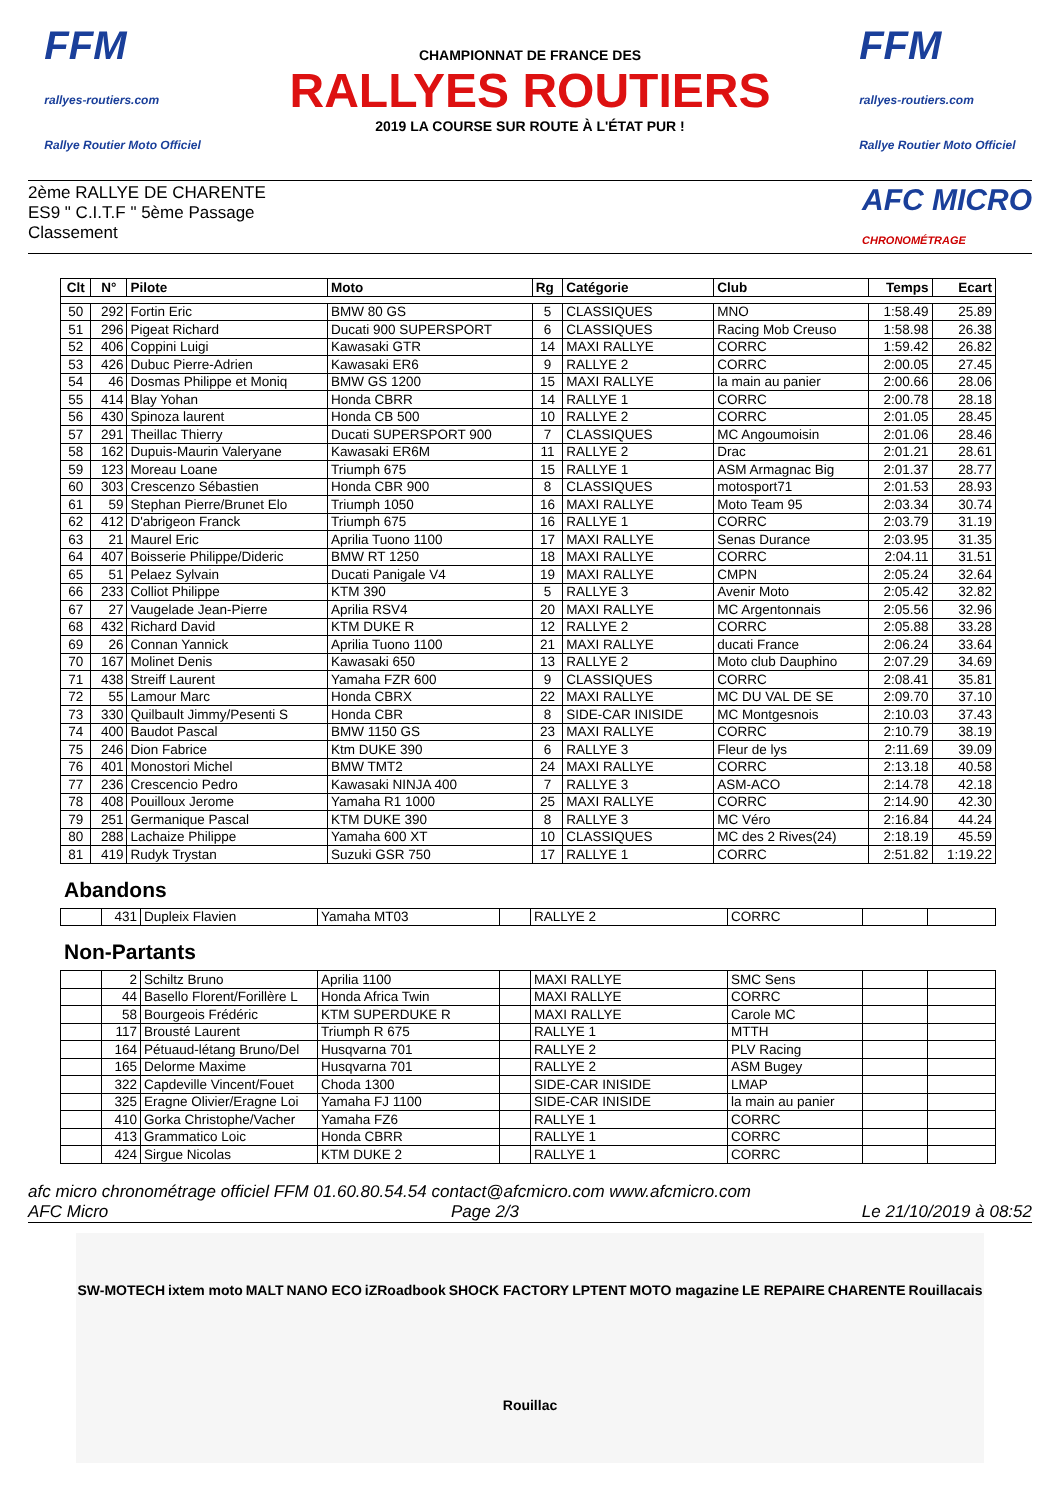FFM
rallyes-routiers.com
Rallye Routier Moto Officiel
CHAMPIONNAT DE FRANCE DES
RALLYES ROUTIERS
2019 LA COURSE SUR ROUTE À L'ÉTAT PUR !
FFM
rallyes-routiers.com
Rallye Routier Moto Officiel
2ème RALLYE DE CHARENTE
ES9 " C.I.T.F " 5ème Passage
Classement
AFC MICRO
CHRONOMÉTRAGE
| Clt | N° | Pilote | Moto | Rg | Catégorie | Club | Temps | Ecart |
| --- | --- | --- | --- | --- | --- | --- | --- | --- |
| 50 | 292 | Fortin Eric | BMW 80 GS | 5 | CLASSIQUES | MNO | 1:58.49 | 25.89 |
| 51 | 296 | Pigeat Richard | Ducati 900 SUPERSPORT | 6 | CLASSIQUES | Racing Mob Creuso | 1:58.98 | 26.38 |
| 52 | 406 | Coppini Luigi | Kawasaki GTR | 14 | MAXI RALLYE | CORRC | 1:59.42 | 26.82 |
| 53 | 426 | Dubuc Pierre-Adrien | Kawasaki ER6 | 9 | RALLYE 2 | CORRC | 2:00.05 | 27.45 |
| 54 | 46 | Dosmas Philippe et Moniq | BMW GS 1200 | 15 | MAXI RALLYE | la main au panier | 2:00.66 | 28.06 |
| 55 | 414 | Blay Yohan | Honda CBRR | 14 | RALLYE 1 | CORRC | 2:00.78 | 28.18 |
| 56 | 430 | Spinoza laurent | Honda CB 500 | 10 | RALLYE 2 | CORRC | 2:01.05 | 28.45 |
| 57 | 291 | Theillac Thierry | Ducati SUPERSPORT 900 | 7 | CLASSIQUES | MC Angoumoisin | 2:01.06 | 28.46 |
| 58 | 162 | Dupuis-Maurin Valeryane | Kawasaki ER6M | 11 | RALLYE 2 | Drac | 2:01.21 | 28.61 |
| 59 | 123 | Moreau Loane | Triumph 675 | 15 | RALLYE 1 | ASM Armagnac Big | 2:01.37 | 28.77 |
| 60 | 303 | Crescenzo Sébastien | Honda CBR 900 | 8 | CLASSIQUES | motosport71 | 2:01.53 | 28.93 |
| 61 | 59 | Stephan Pierre/Brunet Elo | Triumph 1050 | 16 | MAXI RALLYE | Moto Team 95 | 2:03.34 | 30.74 |
| 62 | 412 | D'abrigeon Franck | Triumph 675 | 16 | RALLYE 1 | CORRC | 2:03.79 | 31.19 |
| 63 | 21 | Maurel Eric | Aprilia Tuono 1100 | 17 | MAXI RALLYE | Senas Durance | 2:03.95 | 31.35 |
| 64 | 407 | Boisserie Philippe/Dideric | BMW RT 1250 | 18 | MAXI RALLYE | CORRC | 2:04.11 | 31.51 |
| 65 | 51 | Pelaez Sylvain | Ducati Panigale V4 | 19 | MAXI RALLYE | CMPN | 2:05.24 | 32.64 |
| 66 | 233 | Colliot Philippe | KTM 390 | 5 | RALLYE 3 | Avenir Moto | 2:05.42 | 32.82 |
| 67 | 27 | Vaugelade Jean-Pierre | Aprilia RSV4 | 20 | MAXI RALLYE | MC Argentonnais | 2:05.56 | 32.96 |
| 68 | 432 | Richard David | KTM DUKE R | 12 | RALLYE 2 | CORRC | 2:05.88 | 33.28 |
| 69 | 26 | Connan Yannick | Aprilia Tuono 1100 | 21 | MAXI RALLYE | ducati France | 2:06.24 | 33.64 |
| 70 | 167 | Molinet Denis | Kawasaki 650 | 13 | RALLYE 2 | Moto club Dauphino | 2:07.29 | 34.69 |
| 71 | 438 | Streiff Laurent | Yamaha FZR 600 | 9 | CLASSIQUES | CORRC | 2:08.41 | 35.81 |
| 72 | 55 | Lamour Marc | Honda CBRX | 22 | MAXI RALLYE | MC DU VAL DE SE | 2:09.70 | 37.10 |
| 73 | 330 | Quilbault Jimmy/Pesenti S | Honda CBR | 8 | SIDE-CAR INISIDE | MC Montgesnois | 2:10.03 | 37.43 |
| 74 | 400 | Baudot Pascal | BMW 1150 GS | 23 | MAXI RALLYE | CORRC | 2:10.79 | 38.19 |
| 75 | 246 | Dion Fabrice | Ktm DUKE 390 | 6 | RALLYE 3 | Fleur de lys | 2:11.69 | 39.09 |
| 76 | 401 | Monostori Michel | BMW TMT2 | 24 | MAXI RALLYE | CORRC | 2:13.18 | 40.58 |
| 77 | 236 | Crescencio Pedro | Kawasaki NINJA 400 | 7 | RALLYE 3 | ASM-ACO | 2:14.78 | 42.18 |
| 78 | 408 | Pouilloux Jerome | Yamaha R1 1000 | 25 | MAXI RALLYE | CORRC | 2:14.90 | 42.30 |
| 79 | 251 | Germanique Pascal | KTM DUKE 390 | 8 | RALLYE 3 | MC Véro | 2:16.84 | 44.24 |
| 80 | 288 | Lachaize Philippe | Yamaha 600 XT | 10 | CLASSIQUES | MC des 2 Rives(24) | 2:18.19 | 45.59 |
| 81 | 419 | Rudyk Trystan | Suzuki GSR 750 | 17 | RALLYE 1 | CORRC | 2:51.82 | 1:19.22 |
Abandons
| | 431 | Dupleix Flavien | Yamaha MT03 | | RALLYE 2 | CORRC | | |
Non-Partants
| | 2 | Schiltz Bruno | Aprilia 1100 | | MAXI RALLYE | SMC Sens | | |
| | 44 | Basello Florent/Forillère L | Honda Africa Twin | | MAXI RALLYE | CORRC | | |
| | 58 | Bourgeois Frédéric | KTM SUPERDUKE R | | MAXI RALLYE | Carole MC | | |
| | 117 | Brousté Laurent | Triumph R 675 | | RALLYE 1 | MTTH | | |
| | 164 | Pétuaud-létang Bruno/Del | Husqvarna 701 | | RALLYE 2 | PLV Racing | | |
| | 165 | Delorme Maxime | Husqvarna 701 | | RALLYE 2 | ASM Bugey | | |
| | 322 | Capdeville Vincent/Fouet | Choda 1300 | | SIDE-CAR INISIDE | LMAP | | |
| | 325 | Eragne Olivier/Eragne Loi | Yamaha FJ 1100 | | SIDE-CAR INISIDE | la main au panier | | |
| | 410 | Gorka Christophe/Vacher | Yamaha FZ6 | | RALLYE 1 | CORRC | | |
| | 413 | Grammatico Loic | Honda CBRR | | RALLYE 1 | CORRC | | |
| | 424 | Sirgue Nicolas | KTM DUKE 2 | | RALLYE 1 | CORRC | | |
afc micro chronométrage officiel FFM 01.60.80.54.54 contact@afcmicro.com www.afcmicro.com
AFC Micro Page 2/3 Le 21/10/2019 à 08:52
SW-MOTECH ixtem moto MALT NANO ECO iZRoadbook SHOCK FACTORY LPTENT MOTO magazine LE REPAIRE CHARENTE Rouillacais Rouillac